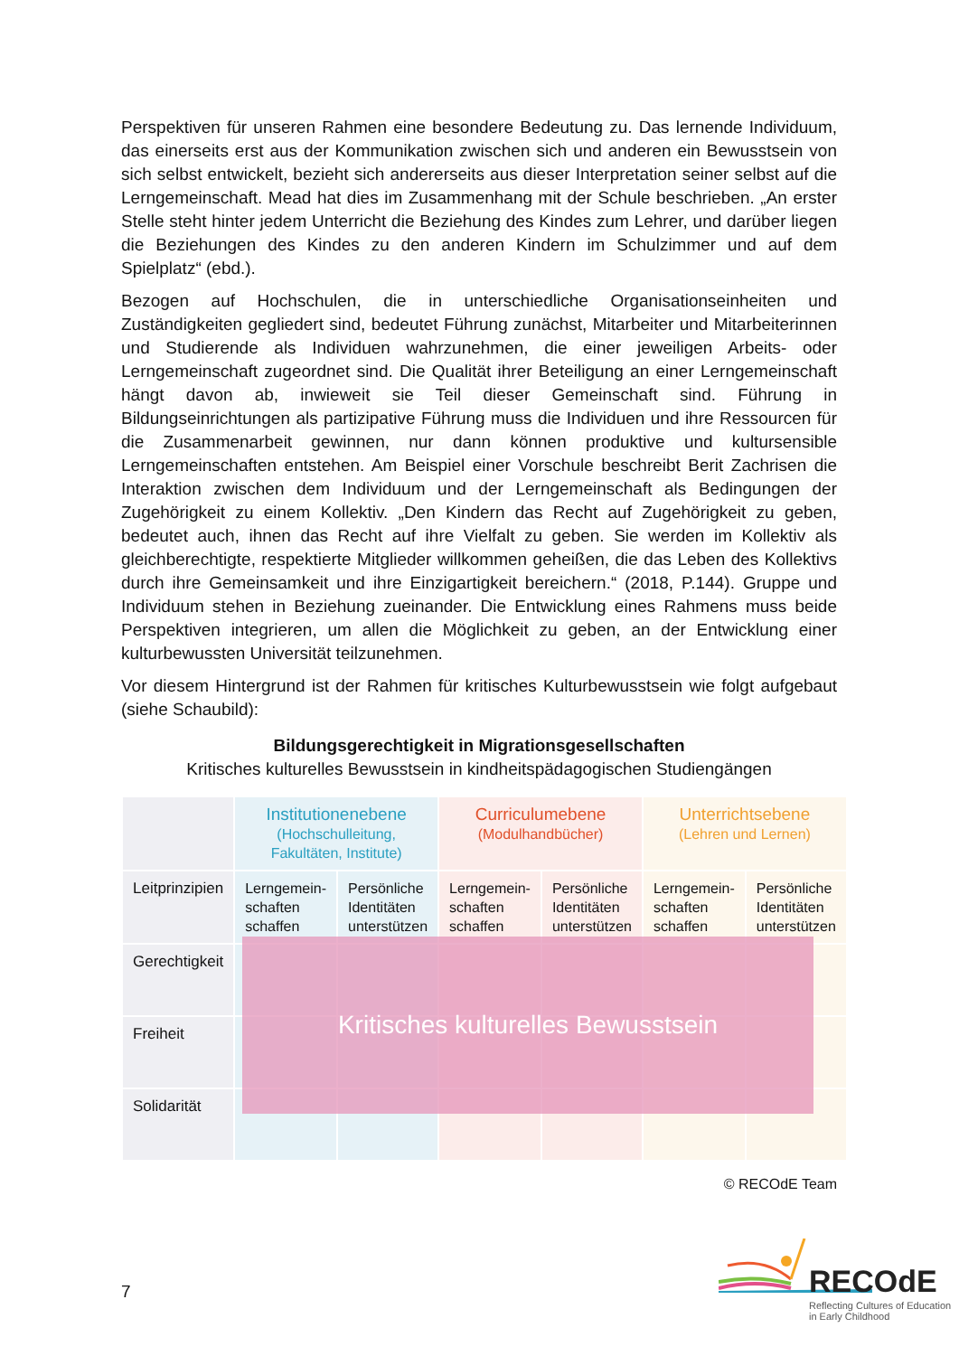Perspektiven für unseren Rahmen eine besondere Bedeutung zu. Das lernende Individuum, das einerseits erst aus der Kommunikation zwischen sich und anderen ein Bewusstsein von sich selbst entwickelt, bezieht sich andererseits aus dieser Interpretation seiner selbst auf die Lerngemeinschaft. Mead hat dies im Zusammenhang mit der Schule beschrieben. „An erster Stelle steht hinter jedem Unterricht die Beziehung des Kindes zum Lehrer, und darüber liegen die Beziehungen des Kindes zu den anderen Kindern im Schulzimmer und auf dem Spielplatz“ (ebd.).
Bezogen auf Hochschulen, die in unterschiedliche Organisationseinheiten und Zuständigkeiten gegliedert sind, bedeutet Führung zunächst, Mitarbeiter und Mitarbeiterinnen und Studierende als Individuen wahrzunehmen, die einer jeweiligen Arbeits- oder Lerngemeinschaft zugeordnet sind. Die Qualität ihrer Beteiligung an einer Lerngemeinschaft hängt davon ab, inwieweit sie Teil dieser Gemeinschaft sind. Führung in Bildungseinrichtungen als partizipative Führung muss die Individuen und ihre Ressourcen für die Zusammenarbeit gewinnen, nur dann können produktive und kultursensible Lerngemeinschaften entstehen. Am Beispiel einer Vorschule beschreibt Berit Zachrisen die Interaktion zwischen dem Individuum und der Lerngemeinschaft als Bedingungen der Zugehörigkeit zu einem Kollektiv. „Den Kindern das Recht auf Zugehörigkeit zu geben, bedeutet auch, ihnen das Recht auf ihre Vielfalt zu geben. Sie werden im Kollektiv als gleichberechtigte, respektierte Mitglieder willkommen geheißen, die das Leben des Kollektivs durch ihre Gemeinsamkeit und ihre Einzigartigkeit bereichern.“ (2018, P.144). Gruppe und Individuum stehen in Beziehung zueinander. Die Entwicklung eines Rahmens muss beide Perspektiven integrieren, um allen die Möglichkeit zu geben, an der Entwicklung einer kulturbewussten Universität teilzunehmen.
Vor diesem Hintergrund ist der Rahmen für kritisches Kulturbewusstsein wie folgt aufgebaut (siehe Schaubild):
Bildungsgerechtigkeit in Migrationsgesellschaften
Kritisches kulturelles Bewusstsein in kindheitspädagogischen Studiengängen
| | Institutionenebene (Hochschulleitung, Fakultäten, Institute) | | Curriculumebene (Modulhandbücher) | | Unterrichtsebene (Lehren und Lernen) | |
| --- | --- | --- | --- | --- | --- | --- |
| Leitprinzipien | Lerngemein-schaften schaffen | Persönliche Identitäten unterstützen | Lerngemein-schaften schaffen | Persönliche Identitäten unterstützen | Lerngemein-schaften schaffen | Persönliche Identitäten unterstützen |
| Gerechtigkeit | | | | | | |
| Freiheit | | | | | | |
| Solidarität | | | | | | |
© RECOdE Team
Kritisches kulturelles Bewusstsein
7
RECOdE
Reflecting Cultures of Education in Early Childhood